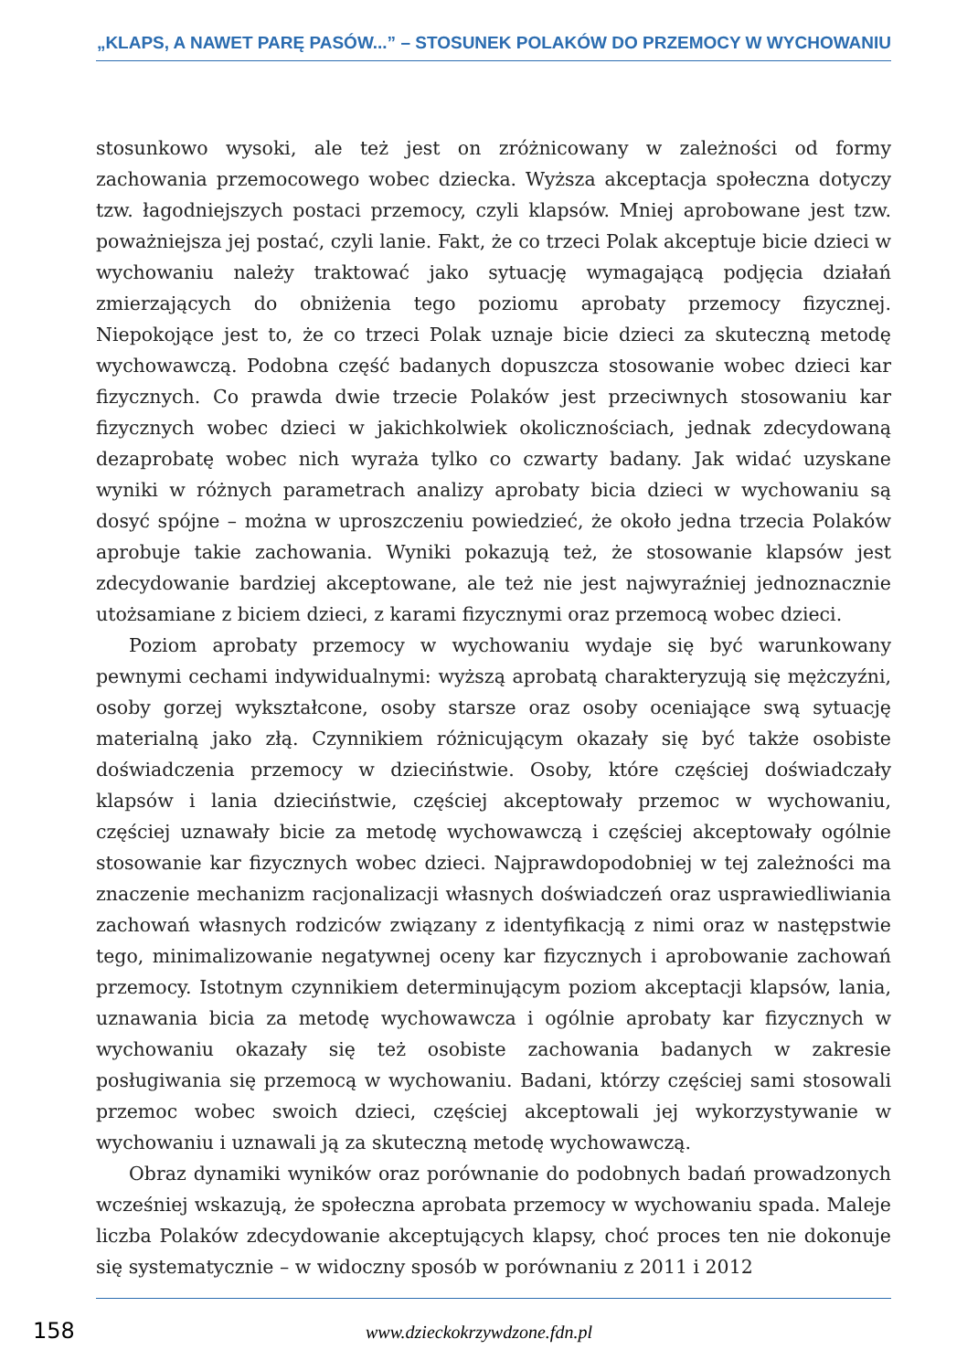„KLAPS, A NAWET PARĘ PASÓW...” – STOSUNEK POLAKÓW DO PRZEMOCY W WYCHOWANIU
stosunkowo wysoki, ale też jest on zróżnicowany w zależności od formy zachowania przemocowego wobec dziecka. Wyższa akceptacja społeczna dotyczy tzw. łagodniejszych postaci przemocy, czyli klapsów. Mniej aprobowane jest tzw. poważniejsza jej postać, czyli lanie. Fakt, że co trzeci Polak akceptuje bicie dzieci w wychowaniu należy traktować jako sytuację wymagającą podjęcia działań zmierzających do obniżenia tego poziomu aprobaty przemocy fizycznej. Niepokojące jest to, że co trzeci Polak uznaje bicie dzieci za skuteczną metodę wychowawczą. Podobna część badanych dopuszcza stosowanie wobec dzieci kar fizycznych. Co prawda dwie trzecie Polaków jest przeciwnych stosowaniu kar fizycznych wobec dzieci w jakichkolwiek okolicznościach, jednak zdecydowaną dezaprobatę wobec nich wyraża tylko co czwarty badany. Jak widać uzyskane wyniki w różnych parametrach analizy aprobaty bicia dzieci w wychowaniu są dosyć spójne – można w uproszczeniu powiedzieć, że około jedna trzecia Polaków aprobuje takie zachowania. Wyniki pokazują też, że stosowanie klapsów jest zdecydowanie bardziej akceptowane, ale też nie jest najwyraźniej jednoznacznie utożsamiane z biciem dzieci, z karami fizycznymi oraz przemocą wobec dzieci.
Poziom aprobaty przemocy w wychowaniu wydaje się być warunkowany pewnymi cechami indywidualnymi: wyższą aprobatą charakteryzują się mężczyźni, osoby gorzej wykształcone, osoby starsze oraz osoby oceniające swą sytuację materialną jako złą. Czynnikiem różnicującym okazały się być także osobiste doświadczenia przemocy w dzieciństwie. Osoby, które częściej doświadczały klapsów i lania dzieciństwie, częściej akceptowały przemoc w wychowaniu, częściej uznawały bicie za metodę wychowawczą i częściej akceptowały ogólnie stosowanie kar fizycznych wobec dzieci. Najprawdopodobniej w tej zależności ma znaczenie mechanizm racjonalizacji własnych doświadczeń oraz usprawiedliwiania zachowań własnych rodziców związany z identyfikacją z nimi oraz w następstwie tego, minimalizowanie negatywnej oceny kar fizycznych i aprobowanie zachowań przemocy. Istotnym czynnikiem determinującym poziom akceptacji klapsów, lania, uznawania bicia za metodę wychowawcza i ogólnie aprobaty kar fizycznych w wychowaniu okazały się też osobiste zachowania badanych w zakresie posługiwania się przemocą w wychowaniu. Badani, którzy częściej sami stosowali przemoc wobec swoich dzieci, częściej akceptowali jej wykorzystywanie w wychowaniu i uznawali ją za skuteczną metodę wychowawczą.
Obraz dynamiki wyników oraz porównanie do podobnych badań prowadzonych wcześniej wskazują, że społeczna aprobata przemocy w wychowaniu spada. Maleje liczba Polaków zdecydowanie akceptujących klapsy, choć proces ten nie dokonuje się systematycznie – w widoczny sposób w porównaniu z 2011 i 2012
158 www.dzieckokrzywdzone.fdn.pl